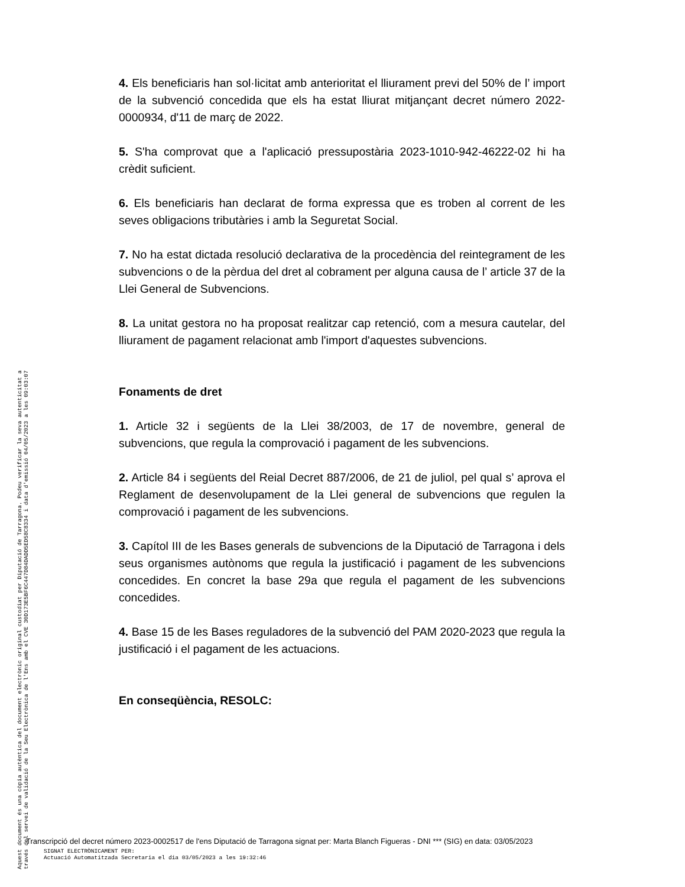4. Els beneficiaris han sol·licitat amb anterioritat el lliurament previ del 50% de l’ import de la subvenció concedida que els ha estat lliurat mitjançant decret número 2022-0000934, d'11 de març de 2022.
5. S'ha comprovat que a l'aplicació pressupostària 2023-1010-942-46222-02 hi ha crèdit suficient.
6. Els beneficiaris han declarat de forma expressa que es troben al corrent de les seves obligacions tributàries i amb la Seguretat Social.
7. No ha estat dictada resolució declarativa de la procedència del reintegrament de les subvencions o de la pèrdua del dret al cobrament per alguna causa de l’ article 37 de la Llei General de Subvencions.
8. La unitat gestora no ha proposat realitzar cap retenció, com a mesura cautelar, del lliurament de pagament relacionat amb l'import d'aquestes subvencions.
Fonaments de dret
1. Article 32 i següents de la Llei 38/2003, de 17 de novembre, general de subvencions, que regula la comprovació i pagament de les subvencions.
2. Article 84 i següents del Reial Decret 887/2006, de 21 de juliol, pel qual s’ aprova el Reglament de desenvolupament de la Llei general de subvencions que regulen la comprovació i pagament de les subvencions.
3. Capítol III de les Bases generals de subvencions de la Diputació de Tarragona i dels seus organismes autònoms que regula la justificació i pagament de les subvencions concedides. En concret la base 29a que regula el pagament de les subvencions concedides.
4. Base 15 de les Bases reguladores de la subvenció del PAM 2020-2023 que regula la justificació i el pagament de les actuacions.
En conseqüència, RESOLC:
Aquest document és una còpia autèntica del document electrònic original custodiat per Diputació de Tarragona. Podeu verificar la seva autenticitat a
través del servei de validació de la Seu Electrònica de l'Ens amb el CVE 30D173E5BF6C447D84DADD5ED58C8334 i data d'emissió 04/05/2023 a les 09:03:07
Transcripció del decret número 2023-0002517 de l'ens Diputació de Tarragona signat per: Marta Blanch Figueras - DNI *** (SIG) en data: 03/05/2023
SIGNAT ELECTRÒNICAMENT PER:
Actuació Automatitzada Secretaria el dia 03/05/2023 a les 19:32:46